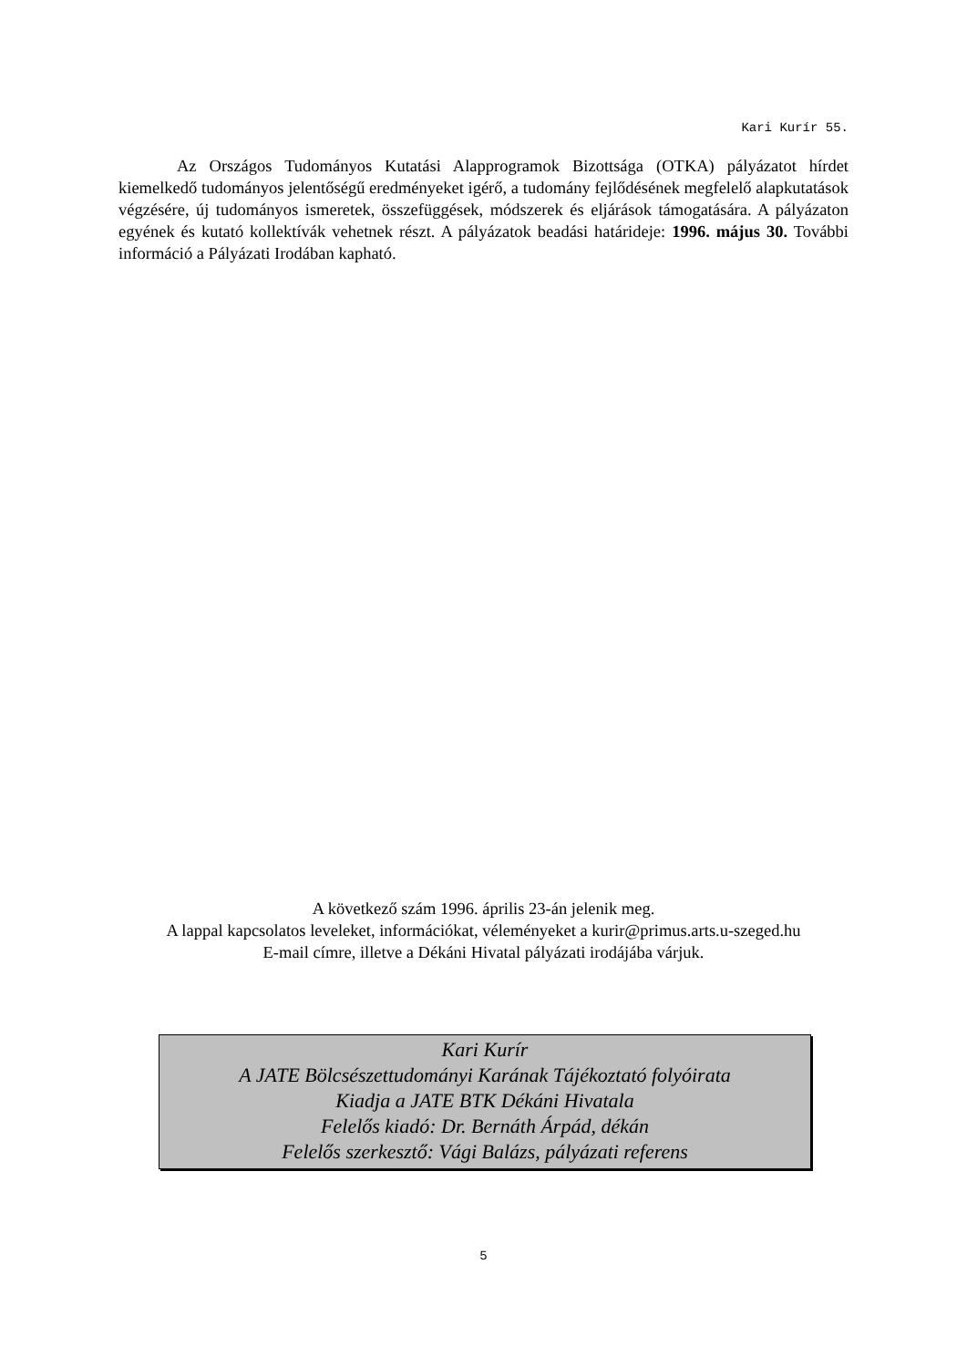Kari Kurír 55.
Az Országos Tudományos Kutatási Alapprogramok Bizottsága (OTKA) pályázatot hírdet kiemelkedő tudományos jelentőségű eredményeket igérő, a tudomány fejlődésének megfelelő alapkutatások végzésére, új tudományos ismeretek, összefüggések, módszerek és eljárások támogatására. A pályázaton egyének és kutató kollektívák vehetnek részt. A pályázatok beadási határideje: 1996. május 30. További információ a Pályázati Irodában kapható.
A következő szám 1996. április 23-án jelenik meg.
A lappal kapcsolatos leveleket, információkat, véleményeket a kurir@primus.arts.u-szeged.hu
E-mail címre, illetve a Dékáni Hivatal pályázati irodájába várjuk.
Kari Kurír
A JATE Bölcsészettudományi Karának Tájékoztató folyóirata
Kiadja a JATE BTK Dékáni Hivatala
Felelős kiadó: Dr. Bernáth Árpád, dékán
Felelős szerkesztő: Vági Balázs, pályázati referens
5